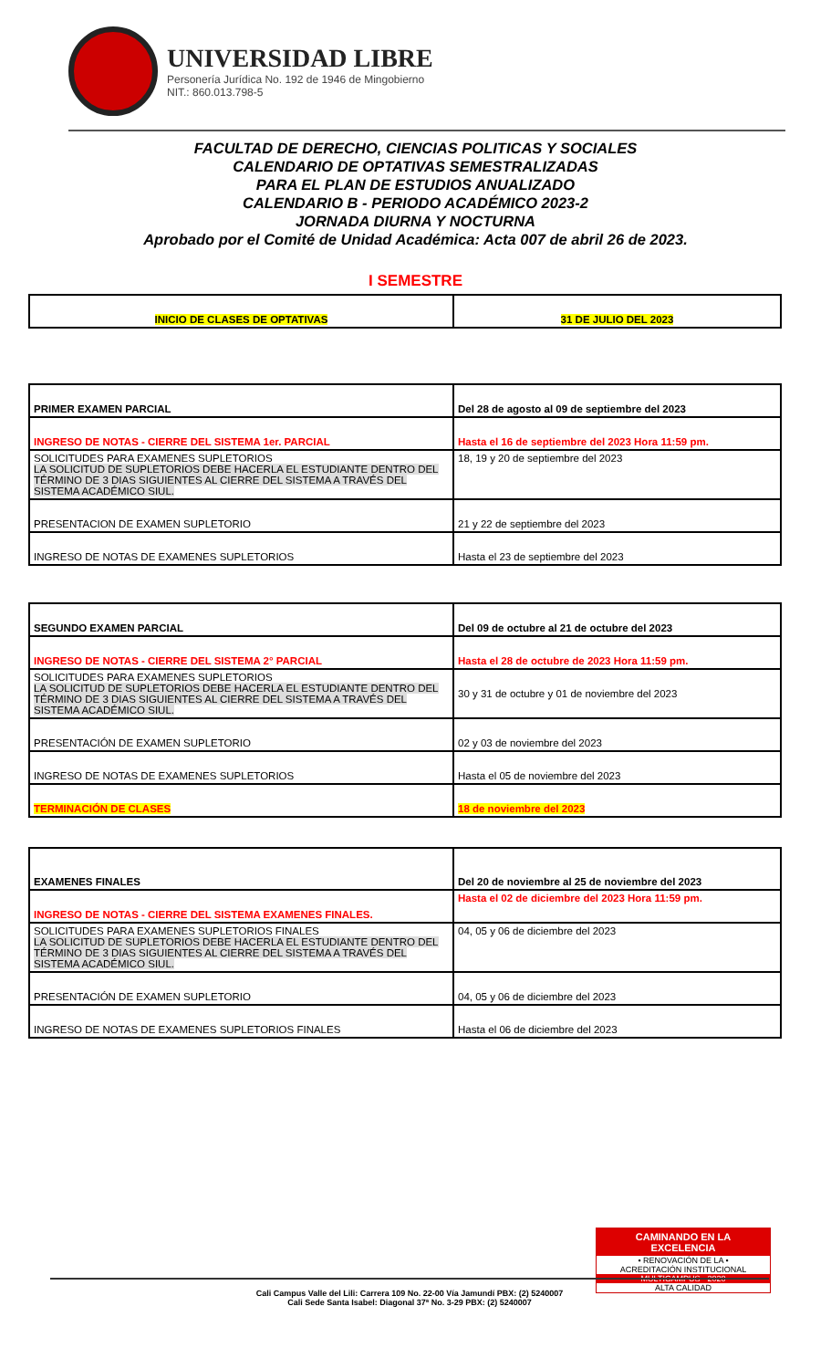UNIVERSIDAD LIBRE
Personería Jurídica No. 192 de 1946 de Mingobierno
NIT.: 860.013.798-5
FACULTAD DE DERECHO, CIENCIAS POLITICAS Y SOCIALES
CALENDARIO DE OPTATIVAS SEMESTRALIZADAS
PARA EL PLAN DE ESTUDIOS ANUALIZADO
CALENDARIO B - PERIODO ACADÉMICO 2023-2
JORNADA DIURNA Y NOCTURNA
Aprobado por el Comité de Unidad Académica: Acta 007 de abril 26 de 2023.
I SEMESTRE
| INICIO DE CLASES DE OPTATIVAS | 31 DE JULIO DEL 2023 |
| PRIMER EXAMEN PARCIAL | Del 28 de agosto al 09 de septiembre del 2023 |
| INGRESO DE NOTAS - CIERRE DEL SISTEMA 1er. PARCIAL | Hasta el 16 de septiembre del 2023 Hora 11:59 pm. |
| SOLICITUDES PARA EXAMENES SUPLETORIOS LA SOLICITUD DE SUPLETORIOS DEBE HACERLA EL ESTUDIANTE DENTRO DEL TÉRMINO DE 3 DIAS SIGUIENTES AL CIERRE DEL SISTEMA A TRAVÉS DEL SISTEMA ACADÉMICO SIUL. | 18, 19 y 20 de septiembre del 2023 |
| PRESENTACION DE EXAMEN SUPLETORIO | 21 y 22 de septiembre del 2023 |
| INGRESO DE NOTAS DE EXAMENES SUPLETORIOS | Hasta el 23 de septiembre del 2023 |
| SEGUNDO EXAMEN PARCIAL | Del 09 de octubre al 21 de octubre del 2023 |
| INGRESO DE NOTAS - CIERRE DEL SISTEMA 2° PARCIAL | Hasta el 28 de octubre de 2023 Hora 11:59 pm. |
| SOLICITUDES PARA EXAMENES SUPLETORIOS LA SOLICITUD DE SUPLETORIOS DEBE HACERLA EL ESTUDIANTE DENTRO DEL TÉRMINO DE 3 DIAS SIGUIENTES AL CIERRE DEL SISTEMA A TRAVÉS DEL SISTEMA ACADÉMICO SIUL. | 30 y 31 de octubre y 01 de noviembre del 2023 |
| PRESENTACIÓN DE EXAMEN SUPLETORIO | 02 y 03 de noviembre del 2023 |
| INGRESO DE NOTAS DE EXAMENES SUPLETORIOS | Hasta el 05 de noviembre del 2023 |
| TERMINACIÓN DE CLASES | 18 de noviembre del 2023 |
| EXAMENES FINALES | Del 20 de noviembre al 25 de noviembre del 2023 |
| INGRESO DE NOTAS - CIERRE DEL SISTEMA EXAMENES FINALES. | Hasta el 02 de diciembre del 2023 Hora 11:59 pm. |
| SOLICITUDES PARA EXAMENES SUPLETORIOS FINALES LA SOLICITUD DE SUPLETORIOS DEBE HACERLA EL ESTUDIANTE DENTRO DEL TÉRMINO DE 3 DIAS SIGUIENTES AL CIERRE DEL SISTEMA A TRAVÉS DEL SISTEMA ACADÉMICO SIUL. | 04, 05 y 06 de diciembre del 2023 |
| PRESENTACIÓN DE EXAMEN SUPLETORIO | 04, 05 y 06 de diciembre del 2023 |
| INGRESO DE NOTAS DE EXAMENES SUPLETORIOS FINALES | Hasta el 06 de diciembre del 2023 |
CAMINANDO EN LA
EXCELENCIA
• RENOVACIÓN DE LA •
ACREDITACIÓN INSTITUCIONAL
MULTICAMPUS - 2020
ALTA CALIDAD
Cali Campus Valle del Lili: Carrera 109 No. 22-00 Vía Jamundí PBX: (2) 5240007
Cali Sede Santa Isabel: Diagonal 37ª No. 3-29 PBX: (2) 5240007